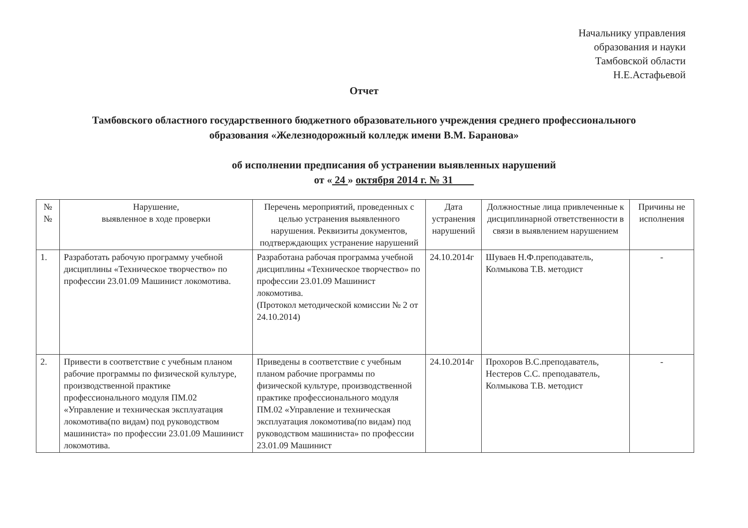Начальнику управления
образования и науки
Тамбовской области
Н.Е.Астафьевой
Отчет
Тамбовского областного государственного бюджетного образовательного учреждения среднего профессионального образования «Железнодорожный колледж имени В.М. Баранова»
об исполнении предписания об устранении выявленных нарушений
от « 24 » октября 2014 г. № 31
| № № | Нарушение, выявленное в ходе проверки | Перечень мероприятий, проведенных с целью устранения выявленного нарушения. Реквизиты документов, подтверждающих устранение нарушений | Дата устранения нарушений | Должностные лица привлеченные к дисциплинарной ответственности в связи в выявлением нарушением | Причины не исполнения |
| --- | --- | --- | --- | --- | --- |
| 1. | Разработать рабочую программу учебной дисциплины «Техническое творчество» по профессии 23.01.09 Машинист локомотива. | Разработана рабочая программа учебной дисциплины «Техническое творчество» по профессии 23.01.09 Машинист локомотива. (Протокол методической комиссии № 2 от 24.10.2014) | 24.10.2014г | Шуваев Н.Ф.преподаватель, Колмыкова Т.В. методист | - |
| 2. | Привести в соответствие с учебным планом рабочие программы по физической культуре, производственной практике профессионального модуля ПМ.02 «Управление и техническая эксплуатация локомотива(по видам) под руководством машиниста» по профессии 23.01.09 Машинист локомотива. | Приведены в соответствие с учебным планом рабочие программы по физической культуре, производственной практике профессионального модуля ПМ.02 «Управление и техническая эксплуатация локомотива(по видам) под руководством машиниста» по профессии 23.01.09 Машинист | 24.10.2014г | Прохоров В.С.преподаватель, Нестеров С.С. преподаватель, Колмыкова Т.В. методист | - |